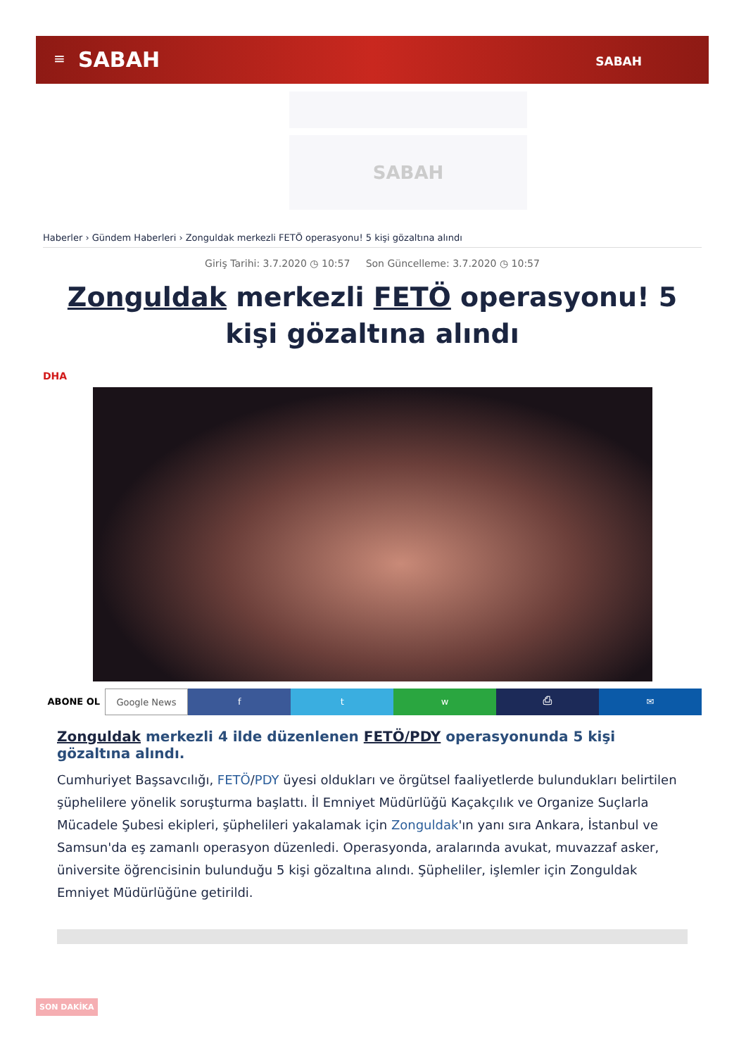≡ SABAH SABAH
SABAH
Haberler › Gündem Haberleri › Zonguldak merkezli FETÖ operasyonu! 5 kişi gözaltına alındı
Giriş Tarihi: 3.7.2020 ◷ 10:57 Son Güncelleme: 3.7.2020 ◷ 10:57
Zonguldak merkezli FETÖ operasyonu! 5 kişi gözaltına alındı
DHA
ABONE OL Google News f t w ⎙ ✉
Zonguldak merkezli 4 ilde düzenlenen FETÖ/PDY operasyonunda 5 kişi gözaltına alındı.
Cumhuriyet Başsavcılığı, FETÖ/PDY üyesi oldukları ve örgütsel faaliyetlerde bulundukları belirtilen şüphelilere yönelik soruşturma başlattı. İl Emniyet Müdürlüğü Kaçakçılık ve Organize Suçlarla Mücadele Şubesi ekipleri, şüphelileri yakalamak için Zonguldak'ın yanı sıra Ankara, İstanbul ve Samsun'da eş zamanlı operasyon düzenledi. Operasyonda, aralarında avukat, muvazzaf asker, üniversite öğrencisinin bulunduğu 5 kişi gözaltına alındı. Şüpheliler, işlemler için Zonguldak Emniyet Müdürlüğüne getirildi.
SON DAKİKA